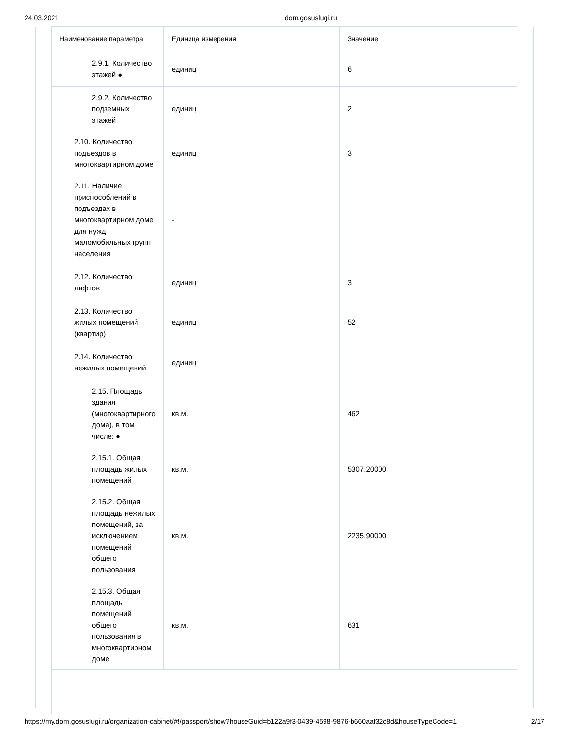24.03.2021 dom.gosuslugi.ru
| Наименование параметра | Единица измерения | Значение |
| --- | --- | --- |
| 2.9.1. Количество этажей ● | единиц | 6 |
| 2.9.2. Количество подземных этажей | единиц | 2 |
| 2.10. Количество подъездов в многоквартирном доме | единиц | 3 |
| 2.11. Наличие приспособлений в подъездах в многоквартирном доме для нужд маломобильных групп населения | - | |
| 2.12. Количество лифтов | единиц | 3 |
| 2.13. Количество жилых помещений (квартир) | единиц | 52 |
| 2.14. Количество нежилых помещений | единиц | |
| 2.15. Площадь здания (многоквартирного дома), в том числе: ● | кв.м. | 462 |
| 2.15.1. Общая площадь жилых помещений | кв.м. | 5307.20000 |
| 2.15.2. Общая площадь нежилых помещений, за исключением помещений общего пользования | кв.м. | 2235.90000 |
| 2.15.3. Общая площадь помещений общего пользования в многоквартирном доме | кв.м. | 631 |
https://my.dom.gosuslugi.ru/organization-cabinet/#!/passport/show?houseGuid=b122a9f3-0439-4598-9876-b660aaf32c8d&houseTypeCode=1 2/17